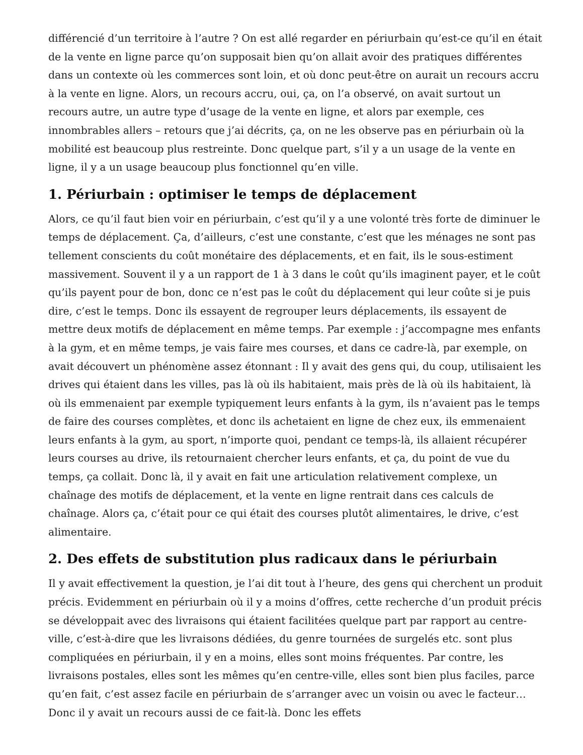différencié d’un territoire à l’autre ? On est allé regarder en périurbain qu’est-ce qu’il en était de la vente en ligne parce qu’on supposait bien qu’on allait avoir des pratiques différentes dans un contexte où les commerces sont loin, et où donc peut-être on aurait un recours accru à la vente en ligne. Alors, un recours accru, oui, ça, on l’a observé, on avait surtout un recours autre, un autre type d’usage de la vente en ligne, et alors par exemple, ces innombrables allers – retours que j’ai décrits, ça, on ne les observe pas en périurbain où la mobilité est beaucoup plus restreinte. Donc quelque part, s’il y a un usage de la vente en ligne, il y a un usage beaucoup plus fonctionnel qu’en ville.
1. Périurbain : optimiser le temps de déplacement
Alors, ce qu’il faut bien voir en périurbain, c’est qu’il y a une volonté très forte de diminuer le temps de déplacement. Ça, d’ailleurs, c’est une constante, c’est que les ménages ne sont pas tellement conscients du coût monétaire des déplacements, et en fait, ils le sous-estiment massivement. Souvent il y a un rapport de 1 à 3 dans le coût qu’ils imaginent payer, et le coût qu’ils payent pour de bon, donc ce n’est pas le coût du déplacement qui leur coûte si je puis dire, c’est le temps. Donc ils essayent de regrouper leurs déplacements, ils essayent de mettre deux motifs de déplacement en même temps. Par exemple : j’accompagne mes enfants à la gym, et en même temps, je vais faire mes courses, et dans ce cadre-là, par exemple, on avait découvert un phénomène assez étonnant : Il y avait des gens qui, du coup, utilisaient les drives qui étaient dans les villes, pas là où ils habitaient, mais près de là où ils habitaient, là où ils emmenaient par exemple typiquement leurs enfants à la gym, ils n’avaient pas le temps de faire des courses complètes, et donc ils achetaient en ligne de chez eux, ils emmenaient leurs enfants à la gym, au sport, n’importe quoi, pendant ce temps-là, ils allaient récupérer leurs courses au drive, ils retournaient chercher leurs enfants, et ça, du point de vue du temps, ça collait. Donc là, il y avait en fait une articulation relativement complexe, un chaînage des motifs de déplacement, et la vente en ligne rentrait dans ces calculs de chaînage. Alors ça, c’était pour ce qui était des courses plutôt alimentaires, le drive, c’est alimentaire.
2. Des effets de substitution plus radicaux dans le périurbain
Il y avait effectivement la question, je l’ai dit tout à l’heure, des gens qui cherchent un produit précis. Evidemment en périurbain où il y a moins d’offres, cette recherche d’un produit précis se développait avec des livraisons qui étaient facilitées quelque part par rapport au centre-ville, c’est-à-dire que les livraisons dédiées, du genre tournées de surgelés etc. sont plus compliquées en périurbain, il y en a moins, elles sont moins fréquentes. Par contre, les livraisons postales, elles sont les mêmes qu’en centre-ville, elles sont bien plus faciles, parce qu’en fait, c’est assez facile en périurbain de s’arranger avec un voisin ou avec le facteur… Donc il y avait un recours aussi de ce fait-là. Donc les effets